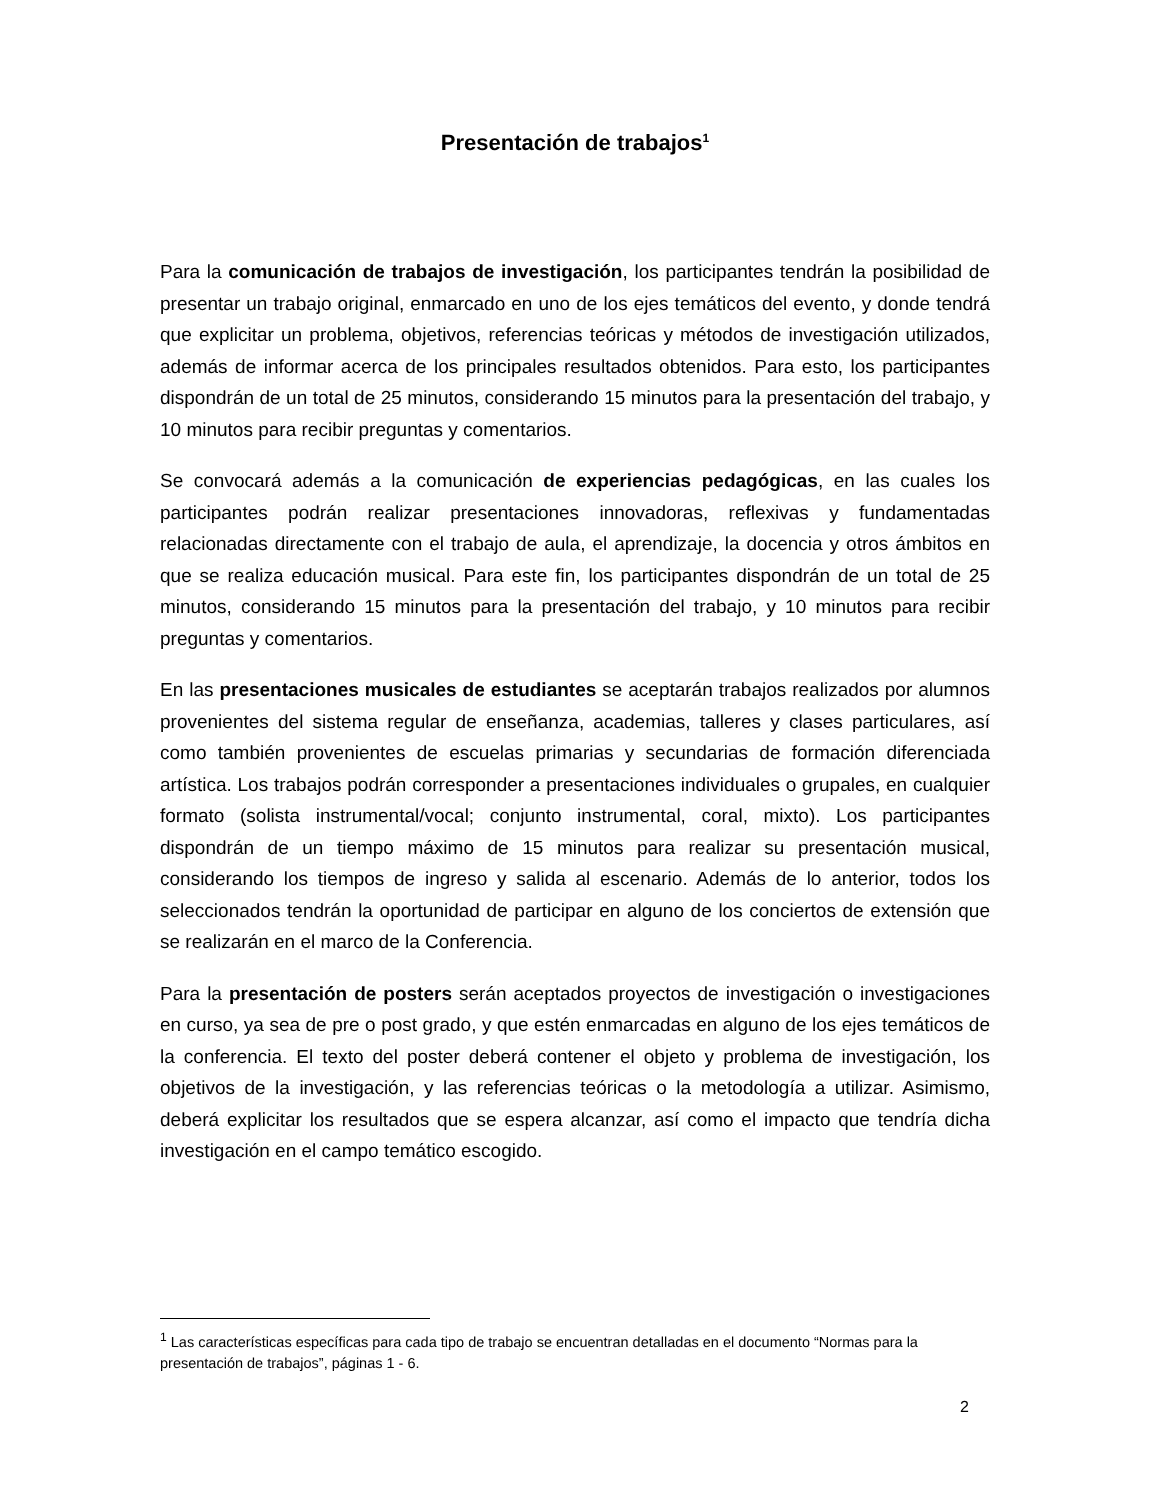Presentación de trabajos<sup>1</sup>
Para la comunicación de trabajos de investigación, los participantes tendrán la posibilidad de presentar un trabajo original, enmarcado en uno de los ejes temáticos del evento, y donde tendrá que explicitar un problema, objetivos, referencias teóricas y métodos de investigación utilizados, además de informar acerca de los principales resultados obtenidos. Para esto, los participantes dispondrán de un total de 25 minutos, considerando 15 minutos para la presentación del trabajo, y 10 minutos para recibir preguntas y comentarios.
Se convocará además a la comunicación de experiencias pedagógicas, en las cuales los participantes podrán realizar presentaciones innovadoras, reflexivas y fundamentadas relacionadas directamente con el trabajo de aula, el aprendizaje, la docencia y otros ámbitos en que se realiza educación musical. Para este fin, los participantes dispondrán de un total de 25 minutos, considerando 15 minutos para la presentación del trabajo, y 10 minutos para recibir preguntas y comentarios.
En las presentaciones musicales de estudiantes se aceptarán trabajos realizados por alumnos provenientes del sistema regular de enseñanza, academias, talleres y clases particulares, así como también provenientes de escuelas primarias y secundarias de formación diferenciada artística. Los trabajos podrán corresponder a presentaciones individuales o grupales, en cualquier formato (solista instrumental/vocal; conjunto instrumental, coral, mixto). Los participantes dispondrán de un tiempo máximo de 15 minutos para realizar su presentación musical, considerando los tiempos de ingreso y salida al escenario. Además de lo anterior, todos los seleccionados tendrán la oportunidad de participar en alguno de los conciertos de extensión que se realizarán en el marco de la Conferencia.
Para la presentación de posters serán aceptados proyectos de investigación o investigaciones en curso, ya sea de pre o post grado, y que estén enmarcadas en alguno de los ejes temáticos de la conferencia. El texto del poster deberá contener el objeto y problema de investigación, los objetivos de la investigación, y las referencias teóricas o la metodología a utilizar. Asimismo, deberá explicitar los resultados que se espera alcanzar, así como el impacto que tendría dicha investigación en el campo temático escogido.
<sup>1</sup> Las características específicas para cada tipo de trabajo se encuentran detalladas en el documento “Normas para la presentación de trabajos”, páginas 1 - 6.
2